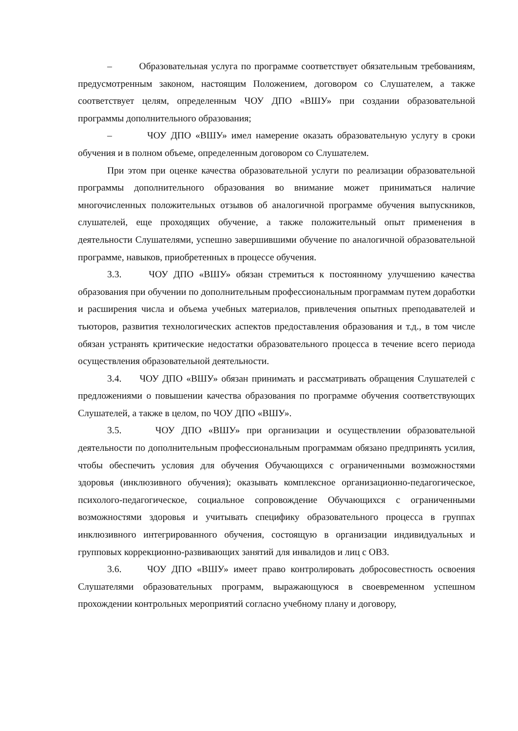– Образовательная услуга по программе соответствует обязательным требованиям, предусмотренным законом, настоящим Положением, договором со Слушателем, а также соответствует целям, определенным ЧОУ ДПО «ВШУ» при создании образовательной программы дополнительного образования;
– ЧОУ ДПО «ВШУ» имел намерение оказать образовательную услугу в сроки обучения и в полном объеме, определенным договором со Слушателем.
При этом при оценке качества образовательной услуги по реализации образовательной программы дополнительного образования во внимание может приниматься наличие многочисленных положительных отзывов об аналогичной программе обучения выпускников, слушателей, еще проходящих обучение, а также положительный опыт применения в деятельности Слушателями, успешно завершившими обучение по аналогичной образовательной программе, навыков, приобретенных в процессе обучения.
3.3. ЧОУ ДПО «ВШУ» обязан стремиться к постоянному улучшению качества образования при обучении по дополнительным профессиональным программам путем доработки и расширения числа и объема учебных материалов, привлечения опытных преподавателей и тьюторов, развития технологических аспектов предоставления образования и т.д., в том числе обязан устранять критические недостатки образовательного процесса в течение всего периода осуществления образовательной деятельности.
3.4. ЧОУ ДПО «ВШУ» обязан принимать и рассматривать обращения Слушателей с предложениями о повышении качества образования по программе обучения соответствующих Слушателей, а также в целом, по ЧОУ ДПО «ВШУ».
3.5. ЧОУ ДПО «ВШУ» при организации и осуществлении образовательной деятельности по дополнительным профессиональным программам обязано предпринять усилия, чтобы обеспечить условия для обучения Обучающихся с ограниченными возможностями здоровья (инклюзивного обучения); оказывать комплексное организационно-педагогическое, психолого-педагогическое, социальное сопровождение Обучающихся с ограниченными возможностями здоровья и учитывать специфику образовательного процесса в группах инклюзивного интегрированного обучения, состоящую в организации индивидуальных и групповых коррекционно-развивающих занятий для инвалидов и лиц с ОВЗ.
3.6. ЧОУ ДПО «ВШУ» имеет право контролировать добросовестность освоения Слушателями образовательных программ, выражающуюся в своевременном успешном прохождении контрольных мероприятий согласно учебному плану и договору,